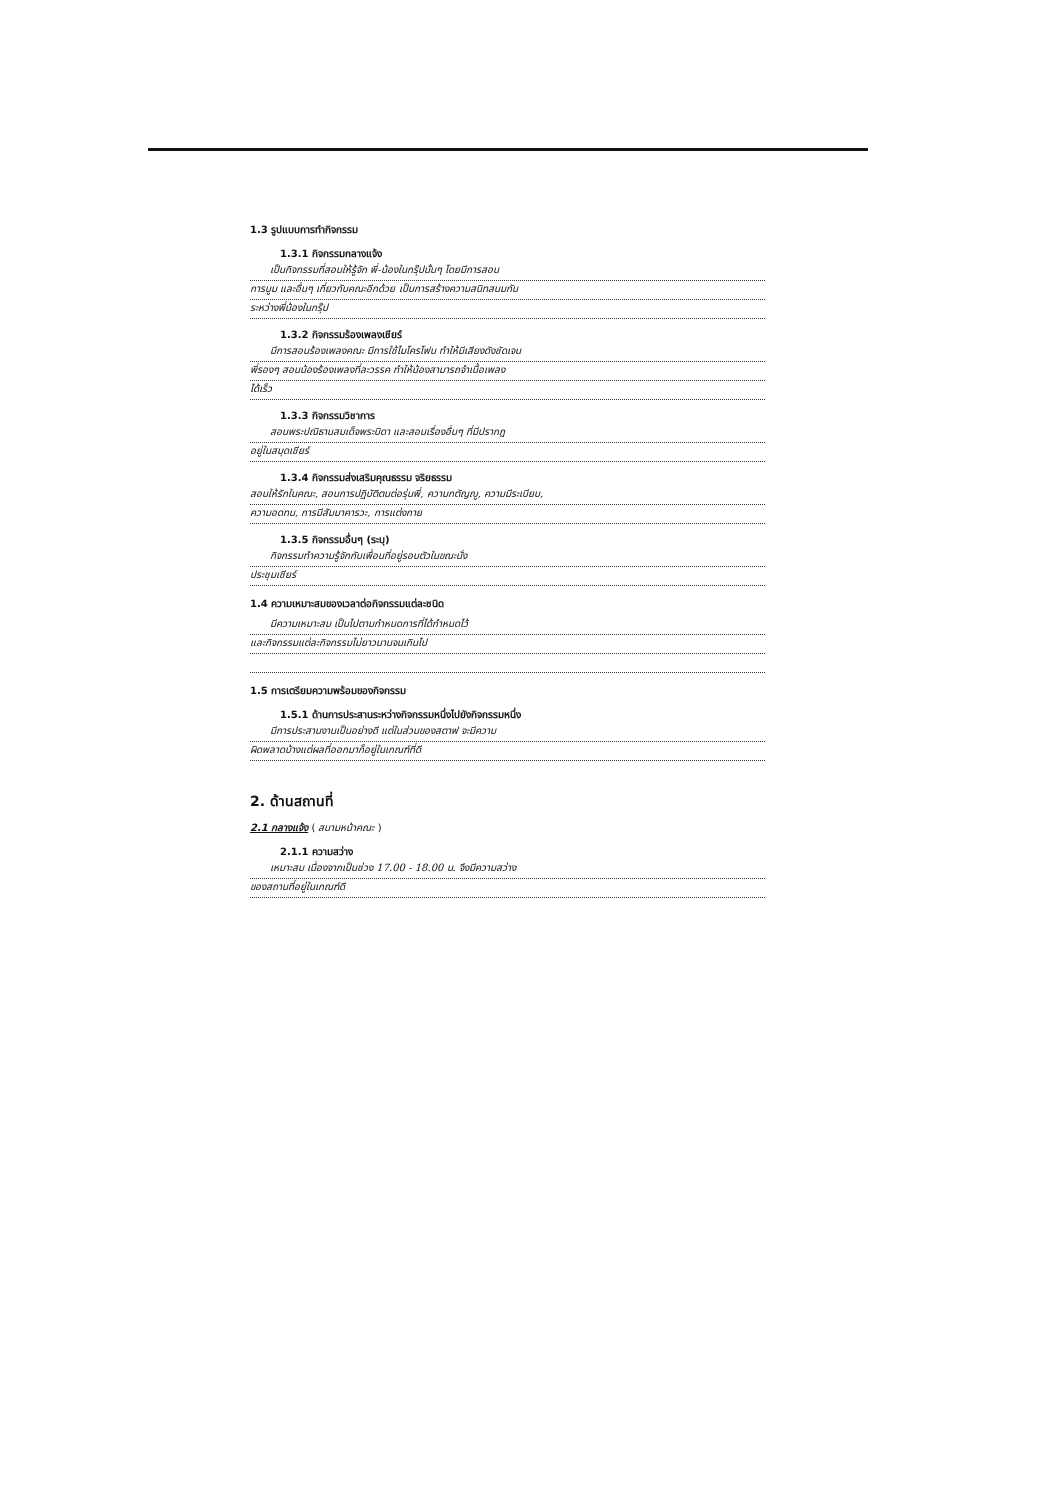1.3 รูปแบบการทำกิจกรรม
1.3.1 กิจกรรมกลางแจ้ง
เป็นกิจกรรมที่สอนให้รู้จัก พี่-น้องในกรุ๊ปนั้นๆ โดยมีการสอน
การบูม และอื่นๆ เกี่ยวกับคณะอีกด้วย เป็นการสร้างความสนิทสนมกัน
ระหว่างพี่น้องในกรุ๊ป
1.3.2 กิจกรรมร้องเพลงเชียร์
มีการสอนร้องเพลงคณะ มีการใช้ไมโครโฟน ทำให้มีเสียงดังชัดเจน
พี่รองๆ สอนน้องร้องเพลงที่ละวรรค ทำให้น้องสามารถจำเนื้อเพลง
ได้เร็ว
1.3.3 กิจกรรมวิชาการ
สอนพระปณิธานสมเด็จพระบิดา และสอนเรื่องอื่นๆ ที่มีปรากฎ
อยู่ในสมุดเชียร์
1.3.4 กิจกรรมส่งเสริมคุณธรรม จริยธรรม
สอนให้รักในคณะ, สอนการปฏิบัติตนต่อรุ่นพี่, ความกตัญญู, ความมีระเบียบ,
ความอดทน, การมีสัมมาคารวะ, การแต่งกาย
1.3.5 กิจกรรมอื่นๆ (ระบุ)
กิจกรรมทำความรู้จักกับเพื่อนที่อยู่รอบตัวในขณะนั่ง
ประชุมเชียร์
1.4 ความเหมาะสมของเวลาต่อกิจกรรมแต่ละชนิด
มีความเหมาะสม เป็นไปตามกำหนดการที่ได้กำหนดไว้
และกิจกรรมแต่ละกิจกรรมไม่ยาวนานจนเกินไป
1.5 การเตรียมความพร้อมของกิจกรรม
1.5.1 ด้านการประสานระหว่างกิจกรรมหนึ่งไปยังกิจกรรมหนึ่ง
มีการประสานงานเป็นอย่างดี แต่ในส่วนของสตาฟ จะมีความ
ผิดพลาดบ้างแต่ผลที่ออกมาก็อยู่ในเกณฑ์ที่ดี
2. ด้านสถานที่
2.1 กลางแจ้ง ( สนามหน้าคณะ )
2.1.1 ความสว่าง
เหมาะสม เนื่องจากเป็นช่วง 17.00 - 18.00 น. จึงมีความสว่าง
ของสถานที่อยู่ในเกณฑ์ดี